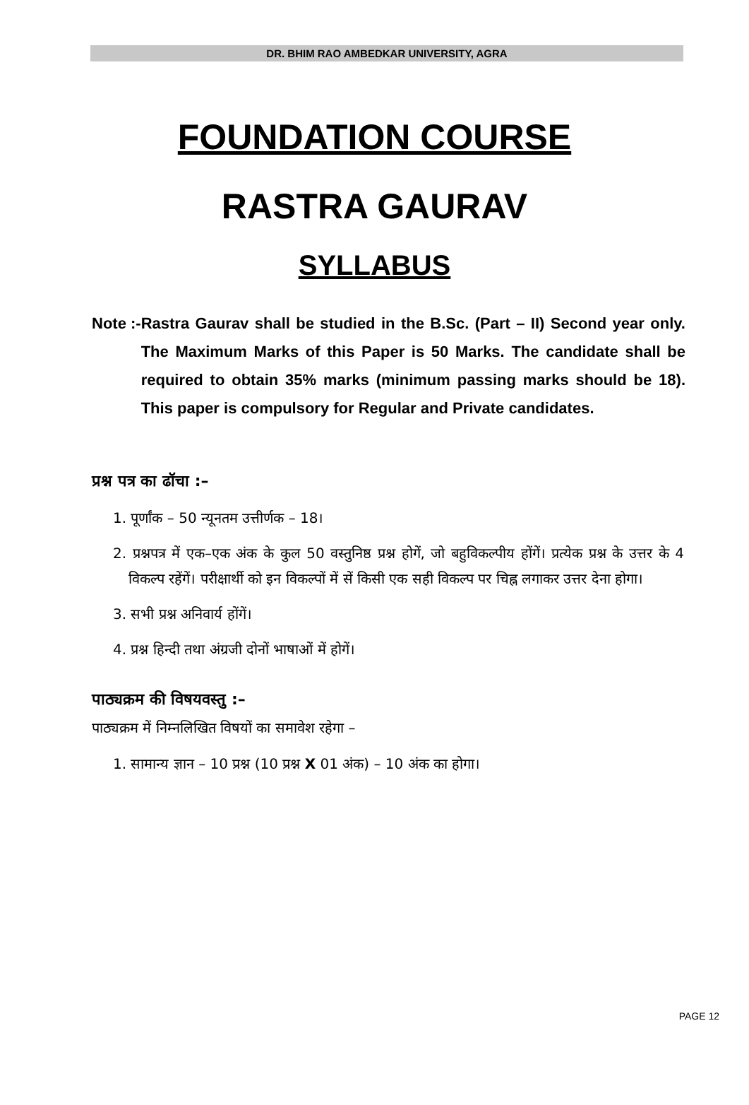DR. BHIM RAO AMBEDKAR UNIVERSITY, AGRA
FOUNDATION COURSE
RASTRA GAURAV
SYLLABUS
Note :- Rastra Gaurav shall be studied in the B.Sc. (Part – II) Second year only. The Maximum Marks of this Paper is 50 Marks. The candidate shall be required to obtain 35% marks (minimum passing marks should be 18). This paper is compulsory for Regular and Private candidates.
प्रश्न पत्र का ढॉचा :–
1. पूर्णांक – 50 न्यूनतम उत्तीर्णक – 18।
2. प्रश्नपत्र में एक–एक अंक के कुल 50 वस्तुनिष्ठ प्रश्न होगें, जो बहुविकल्पीय होंगें। प्रत्येक प्रश्न के उत्तर के 4 विकल्प रहेंगें। परीक्षार्थी को इन विकल्पों में सें किसी एक सही विकल्प पर चिह्न लगाकर उत्तर देना होगा।
3. सभी प्रश्न अनिवार्य होंगें।
4. प्रश्न हिन्दी तथा अंग्रजी दोनों भाषाओं में होगें।
पाठ्यक्रम की विषयवस्तु :–
पाठ्यक्रम में निम्नलिखित विषयों का समावेश रहेगा –
1. सामान्य ज्ञान – 10 प्रश्न (10 प्रश्न X 01 अंक) – 10 अंक का होगा।
PAGE 12